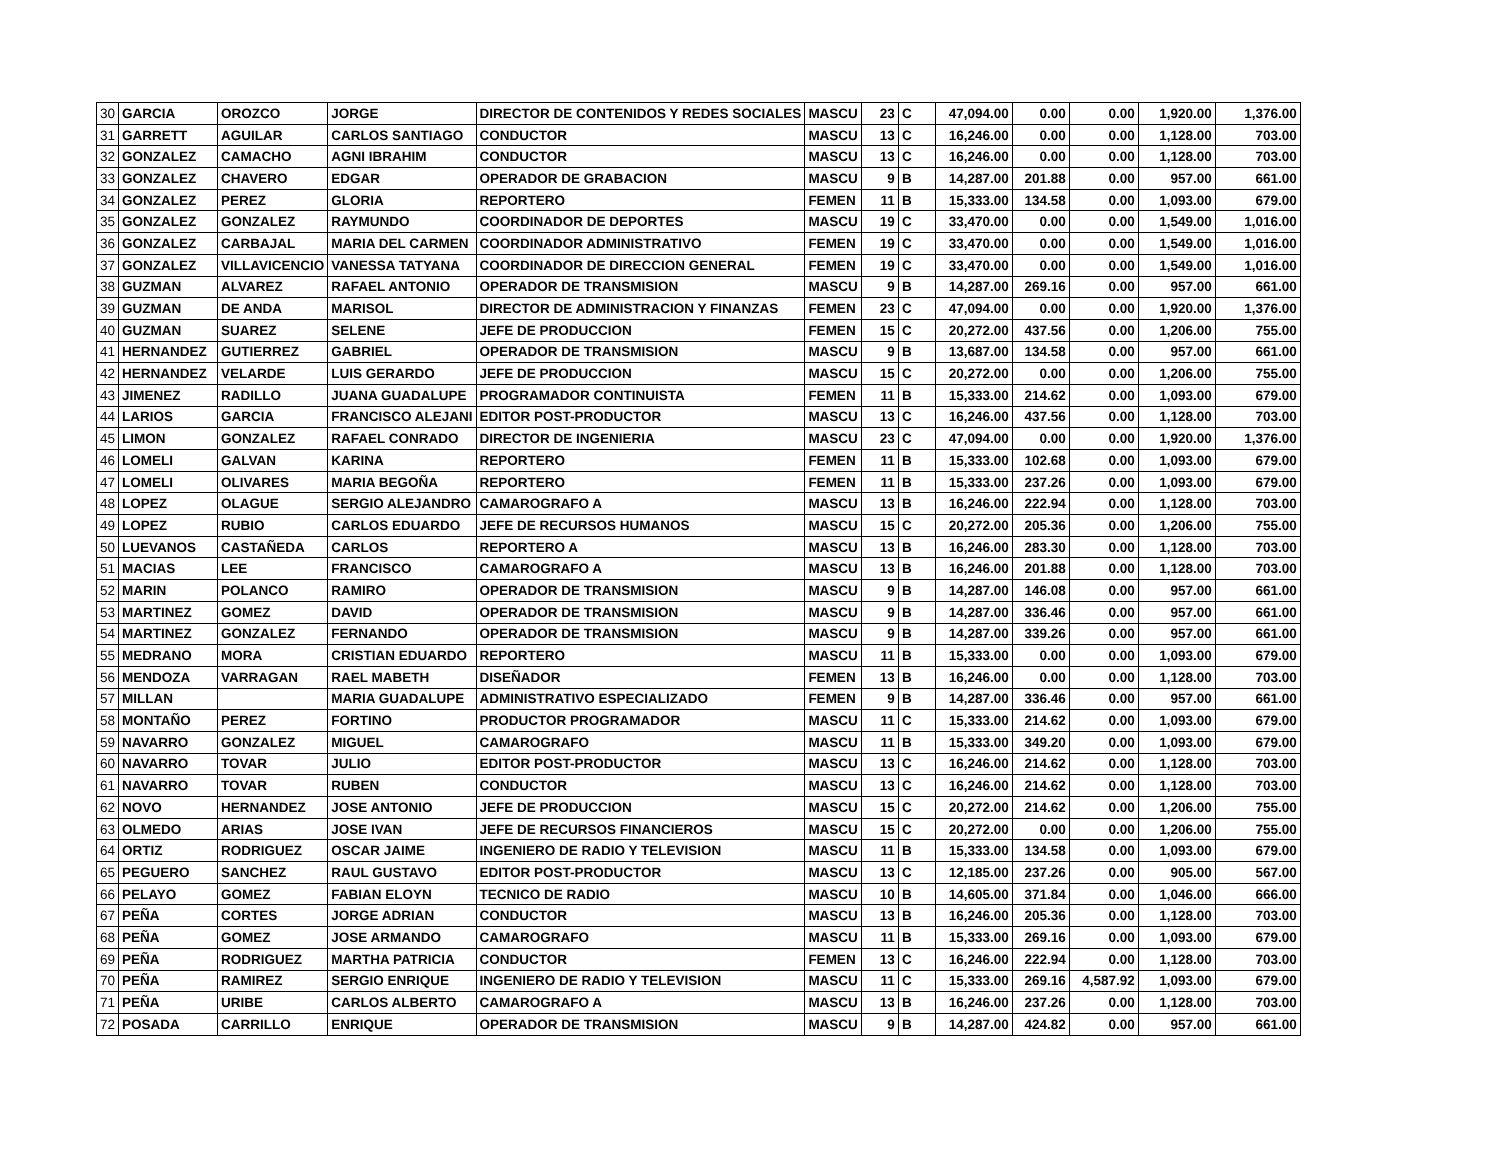| 30 | GARCIA | OROZCO | JORGE | DIRECTOR DE CONTENIDOS Y REDES SOCIALES | MASCU | 23 | C | 47,094.00 | 0.00 | 0.00 | 1,920.00 | 1,376.00 |
| 31 | GARRETT | AGUILAR | CARLOS SANTIAGO | CONDUCTOR | MASCU | 13 | C | 16,246.00 | 0.00 | 0.00 | 1,128.00 | 703.00 |
| 32 | GONZALEZ | CAMACHO | AGNI IBRAHIM | CONDUCTOR | MASCU | 13 | C | 16,246.00 | 0.00 | 0.00 | 1,128.00 | 703.00 |
| 33 | GONZALEZ | CHAVERO | EDGAR | OPERADOR DE GRABACION | MASCU | 9 | B | 14,287.00 | 201.88 | 0.00 | 957.00 | 661.00 |
| 34 | GONZALEZ | PEREZ | GLORIA | REPORTERO | FEMEN | 11 | B | 15,333.00 | 134.58 | 0.00 | 1,093.00 | 679.00 |
| 35 | GONZALEZ | GONZALEZ | RAYMUNDO | COORDINADOR DE DEPORTES | MASCU | 19 | C | 33,470.00 | 0.00 | 0.00 | 1,549.00 | 1,016.00 |
| 36 | GONZALEZ | CARBAJAL | MARIA DEL CARMEN | COORDINADOR ADMINISTRATIVO | FEMEN | 19 | C | 33,470.00 | 0.00 | 0.00 | 1,549.00 | 1,016.00 |
| 37 | GONZALEZ | VILLAVICENCIO | VANESSA TATYANA | COORDINADOR DE DIRECCION GENERAL | FEMEN | 19 | C | 33,470.00 | 0.00 | 0.00 | 1,549.00 | 1,016.00 |
| 38 | GUZMAN | ALVAREZ | RAFAEL ANTONIO | OPERADOR DE TRANSMISION | MASCU | 9 | B | 14,287.00 | 269.16 | 0.00 | 957.00 | 661.00 |
| 39 | GUZMAN | DE ANDA | MARISOL | DIRECTOR DE ADMINISTRACION Y FINANZAS | FEMEN | 23 | C | 47,094.00 | 0.00 | 0.00 | 1,920.00 | 1,376.00 |
| 40 | GUZMAN | SUAREZ | SELENE | JEFE DE PRODUCCION | FEMEN | 15 | C | 20,272.00 | 437.56 | 0.00 | 1,206.00 | 755.00 |
| 41 | HERNANDEZ | GUTIERREZ | GABRIEL | OPERADOR DE TRANSMISION | MASCU | 9 | B | 13,687.00 | 134.58 | 0.00 | 957.00 | 661.00 |
| 42 | HERNANDEZ | VELARDE | LUIS GERARDO | JEFE DE PRODUCCION | MASCU | 15 | C | 20,272.00 | 0.00 | 0.00 | 1,206.00 | 755.00 |
| 43 | JIMENEZ | RADILLO | JUANA GUADALUPE | PROGRAMADOR CONTINUISTA | FEMEN | 11 | B | 15,333.00 | 214.62 | 0.00 | 1,093.00 | 679.00 |
| 44 | LARIOS | GARCIA | FRANCISCO ALEJANI | EDITOR POST-PRODUCTOR | MASCU | 13 | C | 16,246.00 | 437.56 | 0.00 | 1,128.00 | 703.00 |
| 45 | LIMON | GONZALEZ | RAFAEL CONRADO | DIRECTOR DE INGENIERIA | MASCU | 23 | C | 47,094.00 | 0.00 | 0.00 | 1,920.00 | 1,376.00 |
| 46 | LOMELI | GALVAN | KARINA | REPORTERO | FEMEN | 11 | B | 15,333.00 | 102.68 | 0.00 | 1,093.00 | 679.00 |
| 47 | LOMELI | OLIVARES | MARIA BEGOÑA | REPORTERO | FEMEN | 11 | B | 15,333.00 | 237.26 | 0.00 | 1,093.00 | 679.00 |
| 48 | LOPEZ | OLAGUE | SERGIO ALEJANDRO | CAMAROGRAFO A | MASCU | 13 | B | 16,246.00 | 222.94 | 0.00 | 1,128.00 | 703.00 |
| 49 | LOPEZ | RUBIO | CARLOS EDUARDO | JEFE DE RECURSOS HUMANOS | MASCU | 15 | C | 20,272.00 | 205.36 | 0.00 | 1,206.00 | 755.00 |
| 50 | LUEVANOS | CASTAÑEDA | CARLOS | REPORTERO A | MASCU | 13 | B | 16,246.00 | 283.30 | 0.00 | 1,128.00 | 703.00 |
| 51 | MACIAS | LEE | FRANCISCO | CAMAROGRAFO A | MASCU | 13 | B | 16,246.00 | 201.88 | 0.00 | 1,128.00 | 703.00 |
| 52 | MARIN | POLANCO | RAMIRO | OPERADOR DE TRANSMISION | MASCU | 9 | B | 14,287.00 | 146.08 | 0.00 | 957.00 | 661.00 |
| 53 | MARTINEZ | GOMEZ | DAVID | OPERADOR DE TRANSMISION | MASCU | 9 | B | 14,287.00 | 336.46 | 0.00 | 957.00 | 661.00 |
| 54 | MARTINEZ | GONZALEZ | FERNANDO | OPERADOR DE TRANSMISION | MASCU | 9 | B | 14,287.00 | 339.26 | 0.00 | 957.00 | 661.00 |
| 55 | MEDRANO | MORA | CRISTIAN EDUARDO | REPORTERO | MASCU | 11 | B | 15,333.00 | 0.00 | 0.00 | 1,093.00 | 679.00 |
| 56 | MENDOZA | VARRAGAN | RAEL MABETH | DISEÑADOR | FEMEN | 13 | B | 16,246.00 | 0.00 | 0.00 | 1,128.00 | 703.00 |
| 57 | MILLAN | | MARIA GUADALUPE | ADMINISTRATIVO ESPECIALIZADO | FEMEN | 9 | B | 14,287.00 | 336.46 | 0.00 | 957.00 | 661.00 |
| 58 | MONTAÑO | PEREZ | FORTINO | PRODUCTOR PROGRAMADOR | MASCU | 11 | C | 15,333.00 | 214.62 | 0.00 | 1,093.00 | 679.00 |
| 59 | NAVARRO | GONZALEZ | MIGUEL | CAMAROGRAFO | MASCU | 11 | B | 15,333.00 | 349.20 | 0.00 | 1,093.00 | 679.00 |
| 60 | NAVARRO | TOVAR | JULIO | EDITOR POST-PRODUCTOR | MASCU | 13 | C | 16,246.00 | 214.62 | 0.00 | 1,128.00 | 703.00 |
| 61 | NAVARRO | TOVAR | RUBEN | CONDUCTOR | MASCU | 13 | C | 16,246.00 | 214.62 | 0.00 | 1,128.00 | 703.00 |
| 62 | NOVO | HERNANDEZ | JOSE ANTONIO | JEFE DE PRODUCCION | MASCU | 15 | C | 20,272.00 | 214.62 | 0.00 | 1,206.00 | 755.00 |
| 63 | OLMEDO | ARIAS | JOSE IVAN | JEFE DE RECURSOS FINANCIEROS | MASCU | 15 | C | 20,272.00 | 0.00 | 0.00 | 1,206.00 | 755.00 |
| 64 | ORTIZ | RODRIGUEZ | OSCAR JAIME | INGENIERO DE RADIO Y TELEVISION | MASCU | 11 | B | 15,333.00 | 134.58 | 0.00 | 1,093.00 | 679.00 |
| 65 | PEGUERO | SANCHEZ | RAUL GUSTAVO | EDITOR POST-PRODUCTOR | MASCU | 13 | C | 12,185.00 | 237.26 | 0.00 | 905.00 | 567.00 |
| 66 | PELAYO | GOMEZ | FABIAN ELOYN | TECNICO DE RADIO | MASCU | 10 | B | 14,605.00 | 371.84 | 0.00 | 1,046.00 | 666.00 |
| 67 | PEÑA | CORTES | JORGE ADRIAN | CONDUCTOR | MASCU | 13 | B | 16,246.00 | 205.36 | 0.00 | 1,128.00 | 703.00 |
| 68 | PEÑA | GOMEZ | JOSE ARMANDO | CAMAROGRAFO | MASCU | 11 | B | 15,333.00 | 269.16 | 0.00 | 1,093.00 | 679.00 |
| 69 | PEÑA | RODRIGUEZ | MARTHA PATRICIA | CONDUCTOR | FEMEN | 13 | C | 16,246.00 | 222.94 | 0.00 | 1,128.00 | 703.00 |
| 70 | PEÑA | RAMIREZ | SERGIO ENRIQUE | INGENIERO DE RADIO Y TELEVISION | MASCU | 11 | C | 15,333.00 | 269.16 | 4,587.92 | 1,093.00 | 679.00 |
| 71 | PEÑA | URIBE | CARLOS ALBERTO | CAMAROGRAFO A | MASCU | 13 | B | 16,246.00 | 237.26 | 0.00 | 1,128.00 | 703.00 |
| 72 | POSADA | CARRILLO | ENRIQUE | OPERADOR DE TRANSMISION | MASCU | 9 | B | 14,287.00 | 424.82 | 0.00 | 957.00 | 661.00 |